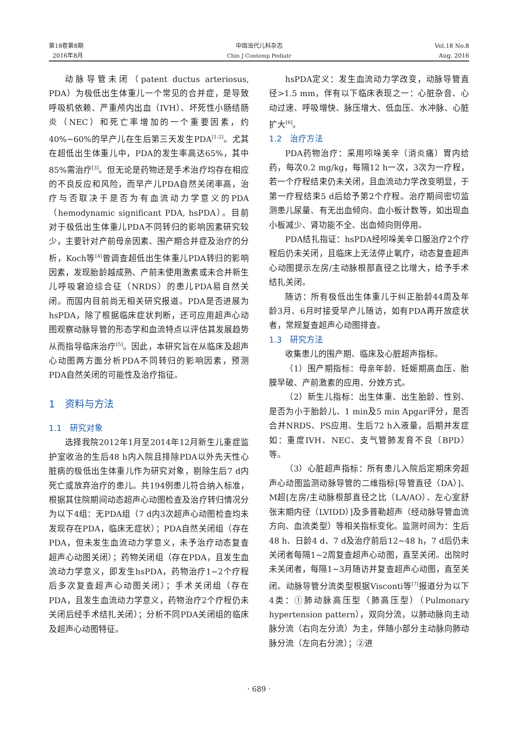第18卷第8期
2016年8月
中国当代儿科杂志
Chin J Contemp Pediatr
Vol.18 No.8
Aug. 2016
动脉导管未闭（patent ductus arteriosus, PDA）为极低出生体重儿一个常见的合并症，是导致呼吸机依赖、严重颅内出血（IVH）、坏死性小肠结肠炎（NEC）和死亡率增加的一个重要因素，约40%~60%的早产儿在生后第三天发生PDA<sup>[1-2]</sup>。尤其在超低出生体重儿中，PDA的发生率高达65%，其中85%需治疗<sup>[3]</sup>。但无论是药物还是手术治疗均存在相应的不良反应和风险，而早产儿PDA自然关闭率高，治疗与否取决于是否为有血流动力学意义的PDA（hemodynamic significant PDA, hsPDA）。目前对于极低出生体重儿PDA不同转归的影响因素研究较少，主要针对产前母亲因素、围产期合并症及治疗的分析，Koch等<sup>[4]</sup>曾调查超低出生体重儿PDA转归的影响因素，发现胎龄越成熟、产前未使用激素或未合并新生儿呼吸窘迫综合征（NRDS）的患儿PDA易自然关闭。而国内目前尚无相关研究报道。PDA是否进展为hsPDA，除了根据临床症状判断，还可应用超声心动图观察动脉导管的形态学和血流特点以评估其发展趋势从而指导临床治疗<sup>[5]</sup>。因此，本研究旨在从临床及超声心动图两方面分析PDA不同转归的影响因素，预测PDA自然关闭的可能性及治疗指征。
1　资料与方法
1.1　研究对象
选择我院2012年1月至2014年12月新生儿重症监护室收治的生后48 h内入院且排除PDA以外先天性心脏病的极低出生体重儿作为研究对象，剔除生后7 d内死亡或放弃治疗的患儿。共194例患儿符合纳入标准，根据其住院期间动态超声心动图检查及治疗转归情况分为以下4组：无PDA组（7 d内3次超声心动图检查均未发现存在PDA，临床无症状）；PDA自然关闭组（存在PDA，但未发生血流动力学意义，未予治疗动态复查超声心动图关闭）；药物关闭组（存在PDA，且发生血流动力学意义，即发生hsPDA，药物治疗1~2个疗程后多次复查超声心动图关闭）；手术关闭组（存在PDA，且发生血流动力学意义，药物治疗2个疗程仍未关闭后经手术结扎关闭）；分析不同PDA关闭组的临床及超声心动图特征。
hsPDA定义：发生血流动力学改变，动脉导管直径>1.5 mm，伴有以下临床表现之一：心脏杂音、心动过速、呼吸增快、脉压增大、低血压、水冲脉、心脏扩大<sup>[6]</sup>。
1.2　治疗方法
PDA药物治疗：采用吲哚美辛（消炎痛）胃内给药，每次0.2 mg/kg，每隔12 h一次，3次为一疗程，若一个疗程结束仍未关闭，且血流动力学改变明显，于第一疗程结束5 d后给予第2个疗程。治疗期间密切监测患儿尿量、有无出血倾向、血小板计数等，如出现血小板减少、肾功能不全、出血倾向则停用。
PDA结扎指证：hsPDA经吲哚美辛口服治疗2个疗程后仍未关闭，且临床上无法停止氧疗，动态复查超声心动图提示左房/主动脉根部直径之比增大，给予手术结扎关闭。
随访：所有极低出生体重儿于纠正胎龄44周及年龄3月、6月时接受早产儿随访，如有PDA再开放症状者，常规复查超声心动图排查。
1.3　研究方法
收集患儿的围产期、临床及心脏超声指标。
（1）围产期指标：母亲年龄、妊娠期高血压、胎膜早破、产前激素的应用、分娩方式。
（2）新生儿指标：出生体重、出生胎龄、性别、是否为小于胎龄儿、1 min及5 min Apgar评分，是否合并NRDS、PS应用、生后72 h入液量，后期并发症如：重度IVH、NEC、支气管肺发育不良（BPD）等。
（3）心脏超声指标：所有患儿入院后定期床旁超声心动图监测动脉导管的二维指标[导管直径（DA）]、M超[左房/主动脉根部直径之比（LA/AO）、左心室舒张末期内径（LVIDD）]及多普勒超声（经动脉导管血流方向、血流类型）等相关指标变化。监测时间为：生后48 h、日龄4 d、7 d及治疗前后12~48 h，7 d后仍未关闭者每隔1~2周复查超声心动图，直至关闭。出院时未关闭者，每隔1~3月随访并复查超声心动图，直至关闭。动脉导管分流类型根据Visconti等<sup>[7]</sup>报道分为以下4类：①肺动脉高压型（肺高压型）（Pulmonary hypertension pattern），双向分流，以肺动脉向主动脉分流（右向左分流）为主，伴随小部分主动脉向肺动脉分流（左向右分流）；②进
· 689 ·